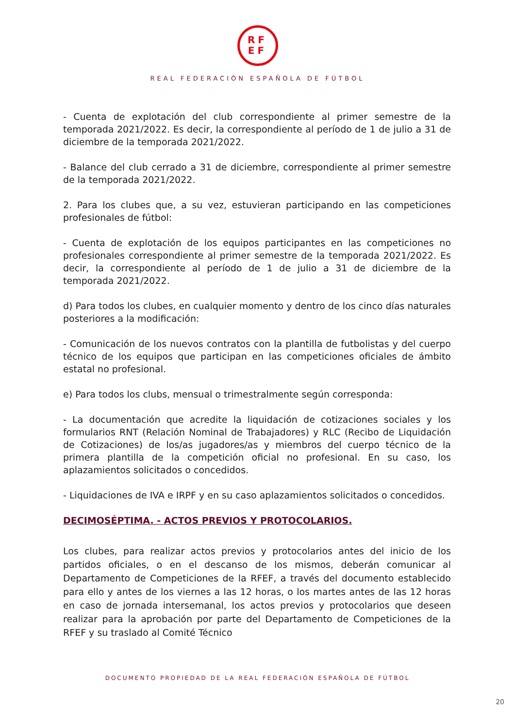RF
EF
REAL FEDERACIÓN ESPAÑOLA DE FÚTBOL
- Cuenta de explotación del club correspondiente al primer semestre de la temporada 2021/2022. Es decir, la correspondiente al período de 1 de julio a 31 de diciembre de la temporada 2021/2022.
- Balance del club cerrado a 31 de diciembre, correspondiente al primer semestre de la temporada 2021/2022.
2. Para los clubes que, a su vez, estuvieran participando en las competiciones profesionales de fútbol:
- Cuenta de explotación de los equipos participantes en las competiciones no profesionales correspondiente al primer semestre de la temporada 2021/2022. Es decir, la correspondiente al período de 1 de julio a 31 de diciembre de la temporada 2021/2022.
d) Para todos los clubes, en cualquier momento y dentro de los cinco días naturales posteriores a la modificación:
- Comunicación de los nuevos contratos con la plantilla de futbolistas y del cuerpo técnico de los equipos que participan en las competiciones oficiales de ámbito estatal no profesional.
e) Para todos los clubs, mensual o trimestralmente según corresponda:
- La documentación que acredite la liquidación de cotizaciones sociales y los formularios RNT (Relación Nominal de Trabajadores) y RLC (Recibo de Liquidación de Cotizaciones) de los/as jugadores/as y miembros del cuerpo técnico de la primera plantilla de la competición oficial no profesional. En su caso, los aplazamientos solicitados o concedidos.
- Liquidaciones de IVA e IRPF y en su caso aplazamientos solicitados o concedidos.
DECIMOSÉPTIMA. - ACTOS PREVIOS Y PROTOCOLARIOS.
Los clubes, para realizar actos previos y protocolarios antes del inicio de los partidos oficiales, o en el descanso de los mismos, deberán comunicar al Departamento de Competiciones de la RFEF, a través del documento establecido para ello y antes de los viernes a las 12 horas, o los martes antes de las 12 horas en caso de jornada intersemanal, los actos previos y protocolarios que deseen realizar para la aprobación por parte del Departamento de Competiciones de la RFEF y su traslado al Comité Técnico
DOCUMENTO PROPIEDAD DE LA REAL FEDERACIÓN ESPAÑOLA DE FÚTBOL
20